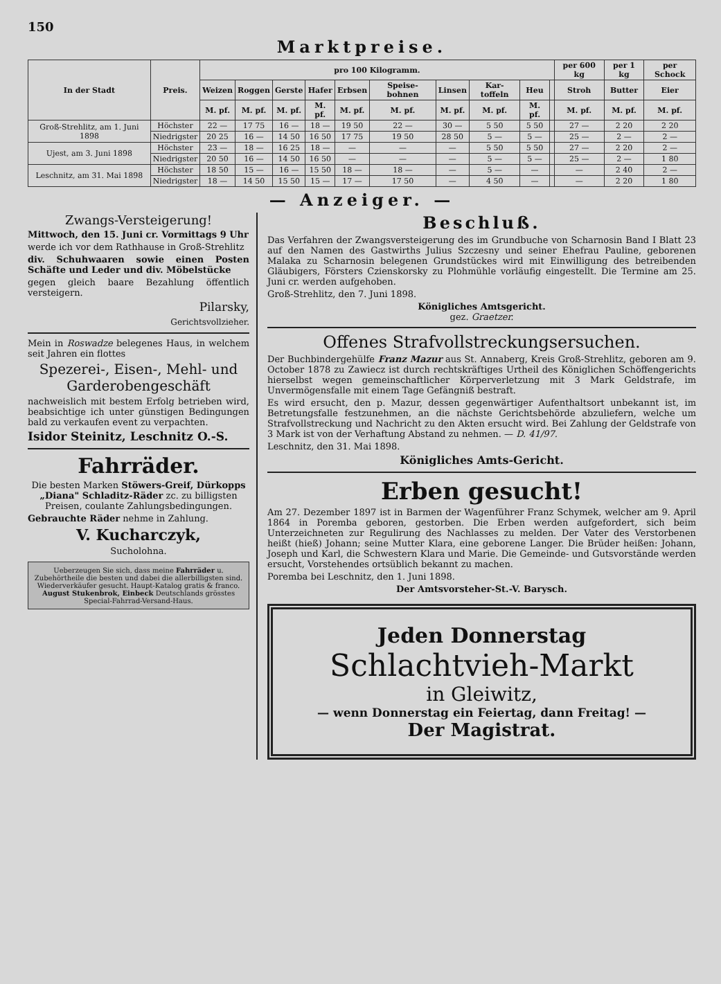150
Marktpreise.
| In der Stadt | Preis. | pro 100 Kilogramm. | | | | | | | | | | per 600 kg | per 1 kg | per Schock |
| --- | --- | --- | --- | --- | --- | --- | --- | --- | --- | --- | --- | --- | --- | --- |
| | | Weizen | Roggen | Gerste | Hafer | Erbsen | Speise-bohnen | Linsen | Kar-toffeln | Heu | | Stroh | Butter | Eier |
| | | M. pf. | M. pf. | M. pf. | M. pf. | M. pf. | M. pf. | M. pf. | M. pf. | M. pf. | | M. pf. | M. pf. | M. pf. |
| Groß-Strehlitz, am 1. Juni 1898 | Höchster | 22 — | 17 75 | 16 — | 18 — | 19 50 | 22 — | 30 — | 5 50 | 5 50 | | 27 — | 2 20 | 2 20 |
| | Niedrigster | 20 25 | 16 — | 14 50 | 16 50 | 17 75 | 19 50 | 28 50 | 5 — | 5 — | | 25 — | 2 — | 2 — |
| Ujest, am 3. Juni 1898 | Höchster | 23 — | 18 — | 16 25 | 18 — | — | — | — | 5 50 | 5 50 | | 27 — | 2 20 | 2 — |
| | Niedrigster | 20 50 | 16 — | 14 50 | 16 50 | — | — | — | 5 — | 5 — | | 25 — | 2 — | 1 80 |
| Leschnitz, am 31. Mai 1898 | Höchster | 18 50 | 15 — | 16 — | 15 50 | 18 — | 18 — | — | 5 — | — | | — | 2 40 | 2 — |
| | Niedrigster | 18 — | 14 50 | 15 50 | 15 — | 17 — | 17 50 | — | 4 50 | — | | — | 2 20 | 1 80 |
— Anzeiger. —
Zwangs-Versteigerung!
Mittwoch, den 15. Juni cr. Vormittags 9 Uhr
werde ich vor dem Rathhause in Groß-Strehlitz
div. Schuhwaaren sowie einen Posten Schäfte und Leder und div. Möbelstücke
gegen gleich baare Bezahlung öffentlich versteigern.
Pilarsky,
Gerichtsvollzieher.
Mein in Roswadze belegenes Haus, in welchem seit Jahren ein flottes
Spezerei-, Eisen-, Mehl- und Garderobengeschäft
nachweislich mit bestem Erfolg betrieben wird, beabsichtige ich unter günstigen Bedingungen bald zu verkaufen event zu verpachten.
Isidor Steinitz, Leschnitz O.-S.
Fahrräder.
Die besten Marken Stöwers-Greif, Dürkopps „Diana" Schladitz-Räder zc. zu billigsten Preisen, coulante Zahlungsbedingungen.
Gebrauchte Räder nehme in Zahlung.
V. Kucharczyk,
Sucholohna.
Ueberzeugen Sie sich, dass meine Fahrräder u. Zubehörtheile die besten und dabei die allerbilligsten sind. Wiederverkäufer gesucht. Haupt-Katalog gratis & franco. August Stukenbrok, Einbeck Deutschlands grösstes Special-Fahrrad-Versand-Haus.
Beschluß.
Das Verfahren der Zwangsversteigerung des im Grundbuche von Scharnosin Band I Blatt 23 auf den Namen des Gastwirths Julius Szczesny und seiner Ehefrau Pauline, geborenen Malaka zu Scharnosin belegenen Grundstückes wird mit Einwilligung des betreibenden Gläubigers, Försters Czienskorsky zu Plohmühle vorläufig eingestellt. Die Termine am 25. Juni cr. werden aufgehoben.
Groß-Strehlitz, den 7. Juni 1898.
Königliches Amtsgericht.
gez. Graetzer.
Offenes Strafvollstreckungsersuchen.
Der Buchbindergehülfe Franz Mazur aus St. Annaberg, Kreis Groß-Strehlitz, geboren am 9. October 1878 zu Zawiecz ist durch rechtskräftiges Urtheil des Königlichen Schöffengerichts hierselbst wegen gemeinschaftlicher Körperverletzung mit 3 Mark Geldstrafe, im Unvermögensfalle mit einem Tage Gefängniß bestraft.
Es wird ersucht, den p. Mazur, dessen gegenwärtiger Aufenthaltsort unbekannt ist, im Betretungsfalle festzunehmen, an die nächste Gerichtsbehörde abzuliefern, welche um Strafvollstreckung und Nachricht zu den Akten ersucht wird. Bei Zahlung der Geldstrafe von 3 Mark ist von der Verhaftung Abstand zu nehmen. — D. 41/97.
Leschnitz, den 31. Mai 1898.
Königliches Amts-Gericht.
Erben gesucht!
Am 27. Dezember 1897 ist in Barmen der Wagenführer Franz Schymek, welcher am 9. April 1864 in Poremba geboren, gestorben. Die Erben werden aufgefordert, sich beim Unterzeichneten zur Regulirung des Nachlasses zu melden. Der Vater des Verstorbenen heißt (hieß) Johann; seine Mutter Klara, eine geborene Langer. Die Brüder heißen: Johann, Joseph und Karl, die Schwestern Klara und Marie. Die Gemeinde- und Gutsvorstände werden ersucht, Vorstehendes ortsüblich bekannt zu machen.
Poremba bei Leschnitz, den 1. Juni 1898.
Der Amtsvorsteher-St.-V. Barysch.
Jeden Donnerstag
Schlachtvieh-Markt
in Gleiwitz,
— wenn Donnerstag ein Feiertag, dann Freitag! —
Der Magistrat.